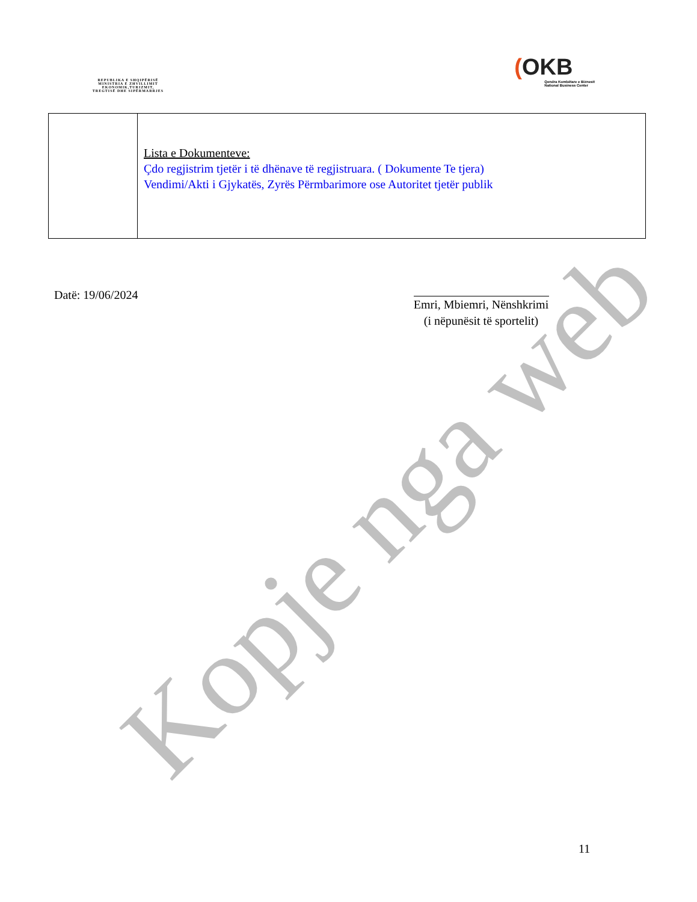REPUBLIKA E SHQIPËRISË
MINISTRIA E ZHVILLIMIT
EKONOMIK,TURIZMIT,
TREGTISË DHE SIPËRMARRJES
(OKB
Qendra Kombëtare e Biznesit
National Business Center
| | Lista e Dokumenteve: Çdo regjistrim tjetër i të dhënave të regjistruara. ( Dokumente Te tjera) Vendimi/Akti i Gjykatës, Zyrës Përmbarimore ose Autoritet tjetër publik |
Datë: 19/06/2024
Emri, Mbiemri, Nënshkrimi
(i nëpunësit të sportelit)
Kopje nga web
11